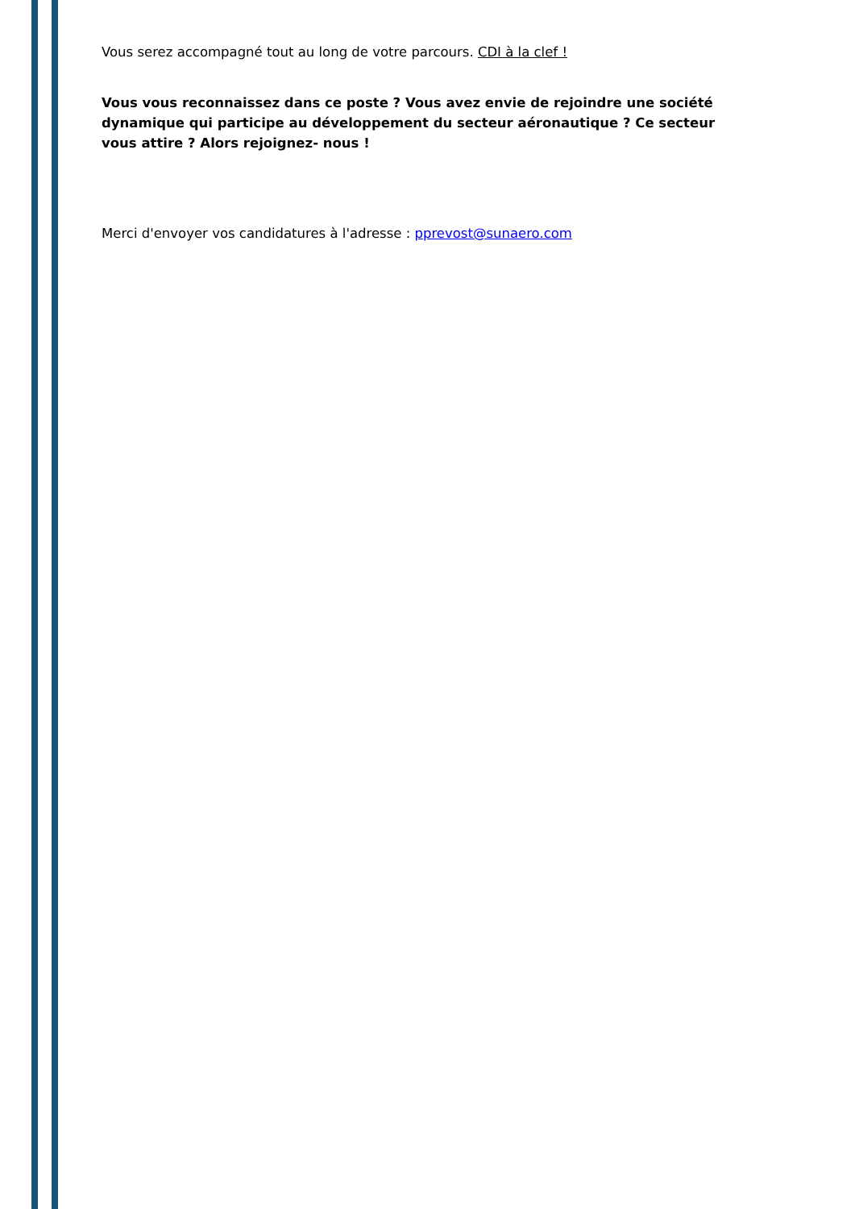Vous serez accompagné tout au long de votre parcours. CDI à la clef !
Vous vous reconnaissez dans ce poste ? Vous avez envie de rejoindre une société dynamique qui participe au développement du secteur aéronautique ? Ce secteur vous attire ? Alors rejoignez- nous !
Merci d'envoyer vos candidatures à l'adresse : pprevost@sunaero.com